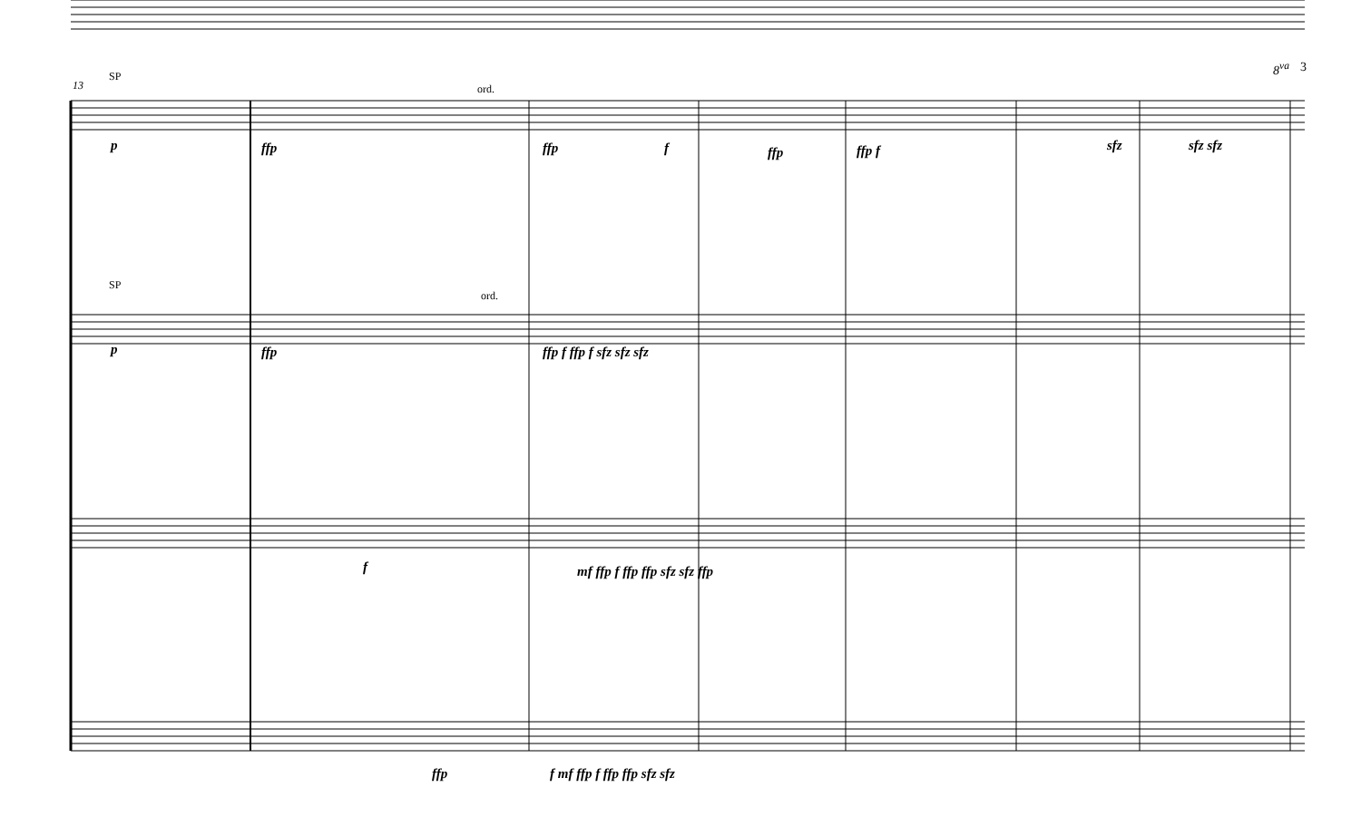8<sup>va</sup> 3
13
SP
SP
ord.
ord.
p ffp ffp f ffp ffp f sfz sfz sfz
p ffp ffp f ffp f sfz sfz sfz
f mf ffp f ffp ffp sfz sfz ffp
ffp f mf ffp f ffp ffp sfz sfz